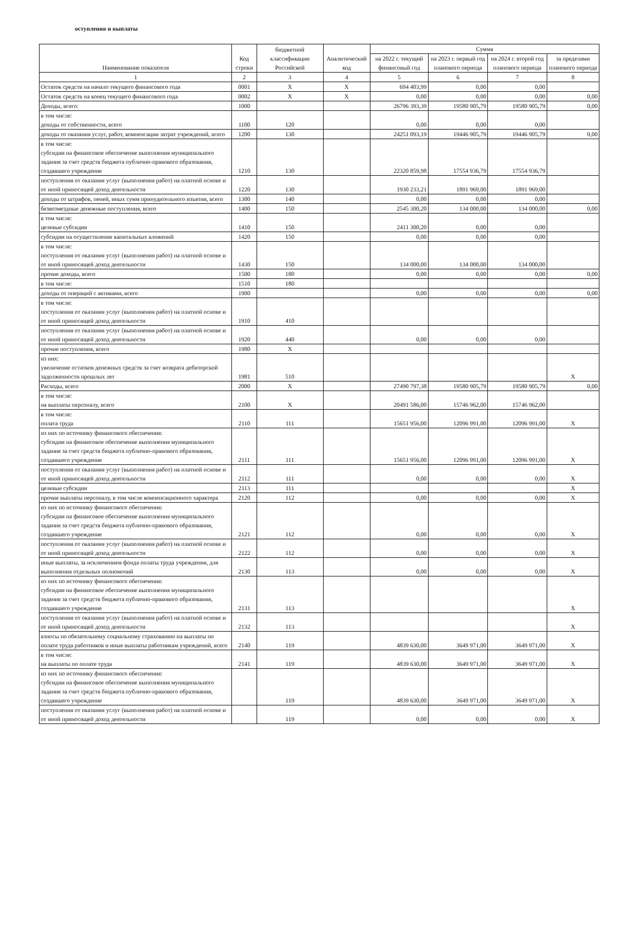оступления и выплаты
| Наименование показателя | Код строки | бюджетной классификации Российской | Аналитический код | Сумма | | | |
| --- | --- | --- | --- | --- | --- | --- | --- |
| | | | | на 2022 г. текущий финансовый год | на 2023 г. первый год планового периода | на 2024 г. второй год планового периода | за пределами планового периода |
| 1 | 2 | 3 | 4 | 5 | 6 | 7 | 8 |
| Остаток средств на начало текущего финансового года | 0001 | X | X | 694 403,99 | 0,00 | 0,00 | |
| Остаток средств на конец текущего финансового года | 0002 | X | X | 0,00 | 0,00 | 0,00 | 0,00 |
| Доходы, всего: | 1000 | | | 26796 393,39 | 19580 905,79 | 19580 905,79 | 0,00 |
| в том числе: доходы от собственности, всего | 1100 | 120 | | 0,00 | 0,00 | 0,00 | |
| доходы от оказания услуг, работ, компенсации затрат учреждений, всего | 1200 | 130 | | 24251 093,19 | 19446 905,79 | 19446 905,79 | 0,00 |
| в том числе: субсидии на финансовое обеспечение выполнения муниципального задания за счет средств бюджета публично-правового образования, создавшего учреждение | 1210 | 130 | | 22320 859,98 | 17554 936,79 | 17554 936,79 | |
| поступления от оказания услуг (выполнения работ) на платной основе и от иной приносящей доход деятельности | 1220 | 130 | | 1930 233,21 | 1891 969,00 | 1891 969,00 | |
| доходы от штрафов, пеней, иных сумм принудительного изъятия, всего | 1300 | 140 | | 0,00 | 0,00 | 0,00 | |
| безвозмездные денежные поступления, всего | 1400 | 150 | | 2545 300,20 | 134 000,00 | 134 000,00 | 0,00 |
| в том числе: целевые субсидии | 1410 | 150 | | 2411 300,20 | 0,00 | 0,00 | |
| субсидии на осуществление капитальных вложений | 1420 | 150 | | 0,00 | 0,00 | 0,00 | |
| в том числе: поступления от оказания услуг (выполнения работ) на платной основе и от иной приносящей доход деятельности | 1430 | 150 | | 134 000,00 | 134 000,00 | 134 000,00 | |
| прочие доходы, всего | 1500 | 180 | | 0,00 | 0,00 | 0,00 | 0,00 |
| в том числе: | 1510 | 180 | | | | | |
| доходы от операций с активами, всего | 1900 | | | 0,00 | 0,00 | 0,00 | 0,00 |
| в том числе: поступления от оказания услуг (выполнения работ) на платной основе и от иной приносящей доход деятельности | 1910 | 410 | | | | | |
| поступления от оказания услуг (выполнения работ) на платной основе и от иной приносящей доход деятельности | 1920 | 440 | | 0,00 | 0,00 | 0,00 | |
| прочие поступления, всего | 1980 | X | | | | | |
| из них: увеличение остатков денежных средств за счет возврата дебиторской задолженности прошлых лет | 1981 | 510 | | | | | X |
| Расходы, всего | 2000 | X | | 27490 797,38 | 19580 905,79 | 19580 905,79 | 0,00 |
| в том числе: на выплаты персоналу, всего | 2100 | X | | 20491 586,00 | 15746 962,00 | 15746 962,00 | |
| в том числе: оплата труда | 2110 | 111 | | 15651 956,00 | 12096 991,00 | 12096 991,00 | X |
| из них по источнику финансового обеспечения: субсидии на финансовое обеспечение выполнения муниципального задания за счет средств бюджета публично-правового образования, создавшего учреждение | 2111 | 111 | | 15651 956,00 | 12096 991,00 | 12096 991,00 | X |
| поступления от оказания услуг (выполнения работ) на платной основе и от иной приносящей доход деятельности | 2112 | 111 | | 0,00 | 0,00 | 0,00 | X |
| целевые субсидии | 2113 | 111 | | | | | X |
| прочие выплаты персоналу, в том числе компенсационного характера | 2120 | 112 | | 0,00 | 0,00 | 0,00 | X |
| из них по источнику финансового обеспечения: субсидии на финансовое обеспечение выполнения муниципального задания за счет средств бюджета публично-правового образования, создавшего учреждение | 2121 | 112 | | 0,00 | 0,00 | 0,00 | X |
| поступления от оказания услуг (выполнения работ) на платной основе и от иной приносящей доход деятельности | 2122 | 112 | | 0,00 | 0,00 | 0,00 | X |
| иные выплаты, за исключением фонда оплаты труда учреждения, для выполнения отдельных полномочий | 2130 | 113 | | 0,00 | 0,00 | 0,00 | X |
| из них по источнику финансового обеспечения: субсидии на финансовое обеспечение выполнения муниципального задания за счет средств бюджета публично-правового образования, создавшего учреждение | 2131 | 113 | | | | | X |
| поступления от оказания услуг (выполнения работ) на платной основе и от иной приносящей доход деятельности | 2132 | 113 | | | | | X |
| взносы по обязательному социальному страхованию на выплаты по оплате труда работников и иные выплаты работникам учреждений, всего | 2140 | 119 | | 4839 630,00 | 3649 971,00 | 3649 971,00 | X |
| в том числе: на выплаты по оплате труда | 2141 | 119 | | 4839 630,00 | 3649 971,00 | 3649 971,00 | X |
| из них по источнику финансового обеспечения: субсидии на финансовое обеспечение выполнения муниципального задания за счет средств бюджета публично-правового образования, создавшего учреждение | | 119 | | 4839 630,00 | 3649 971,00 | 3649 971,00 | X |
| поступления от оказания услуг (выполнения работ) на платной основе и от иной приносящей доход деятельности | | 119 | | 0,00 | 0,00 | 0,00 | X |